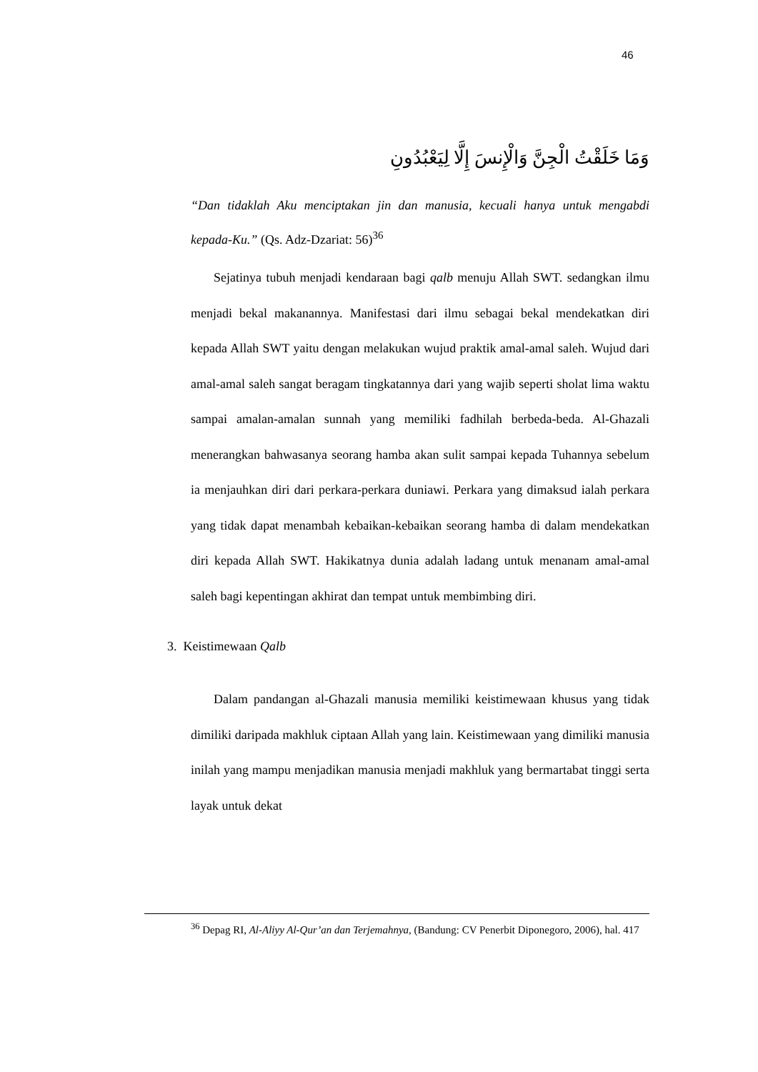46
وَمَا خَلَقْتُ الْجِنَّ وَالْإِنسَ إِلَّا لِيَعْبُدُونِ
“Dan tidaklah Aku menciptakan jin dan manusia, kecuali hanya untuk mengabdi kepada-Ku.” (Qs. Adz-Dzariat: 56)<sup>36</sup>
Sejatinya tubuh menjadi kendaraan bagi qalb menuju Allah SWT. sedangkan ilmu menjadi bekal makanannya. Manifestasi dari ilmu sebagai bekal mendekatkan diri kepada Allah SWT yaitu dengan melakukan wujud praktik amal-amal saleh. Wujud dari amal-amal saleh sangat beragam tingkatannya dari yang wajib seperti sholat lima waktu sampai amalan-amalan sunnah yang memiliki fadhilah berbeda-beda. Al-Ghazali menerangkan bahwasanya seorang hamba akan sulit sampai kepada Tuhannya sebelum ia menjauhkan diri dari perkara-perkara duniawi. Perkara yang dimaksud ialah perkara yang tidak dapat menambah kebaikan-kebaikan seorang hamba di dalam mendekatkan diri kepada Allah SWT. Hakikatnya dunia adalah ladang untuk menanam amal-amal saleh bagi kepentingan akhirat dan tempat untuk membimbing diri.
3. Keistimewaan Qalb
Dalam pandangan al-Ghazali manusia memiliki keistimewaan khusus yang tidak dimiliki daripada makhluk ciptaan Allah yang lain. Keistimewaan yang dimiliki manusia inilah yang mampu menjadikan manusia menjadi makhluk yang bermartabat tinggi serta layak untuk dekat
<sup>36</sup> Depag RI, Al-Aliyy Al-Qur’an dan Terjemahnya, (Bandung: CV Penerbit Diponegoro, 2006), hal. 417